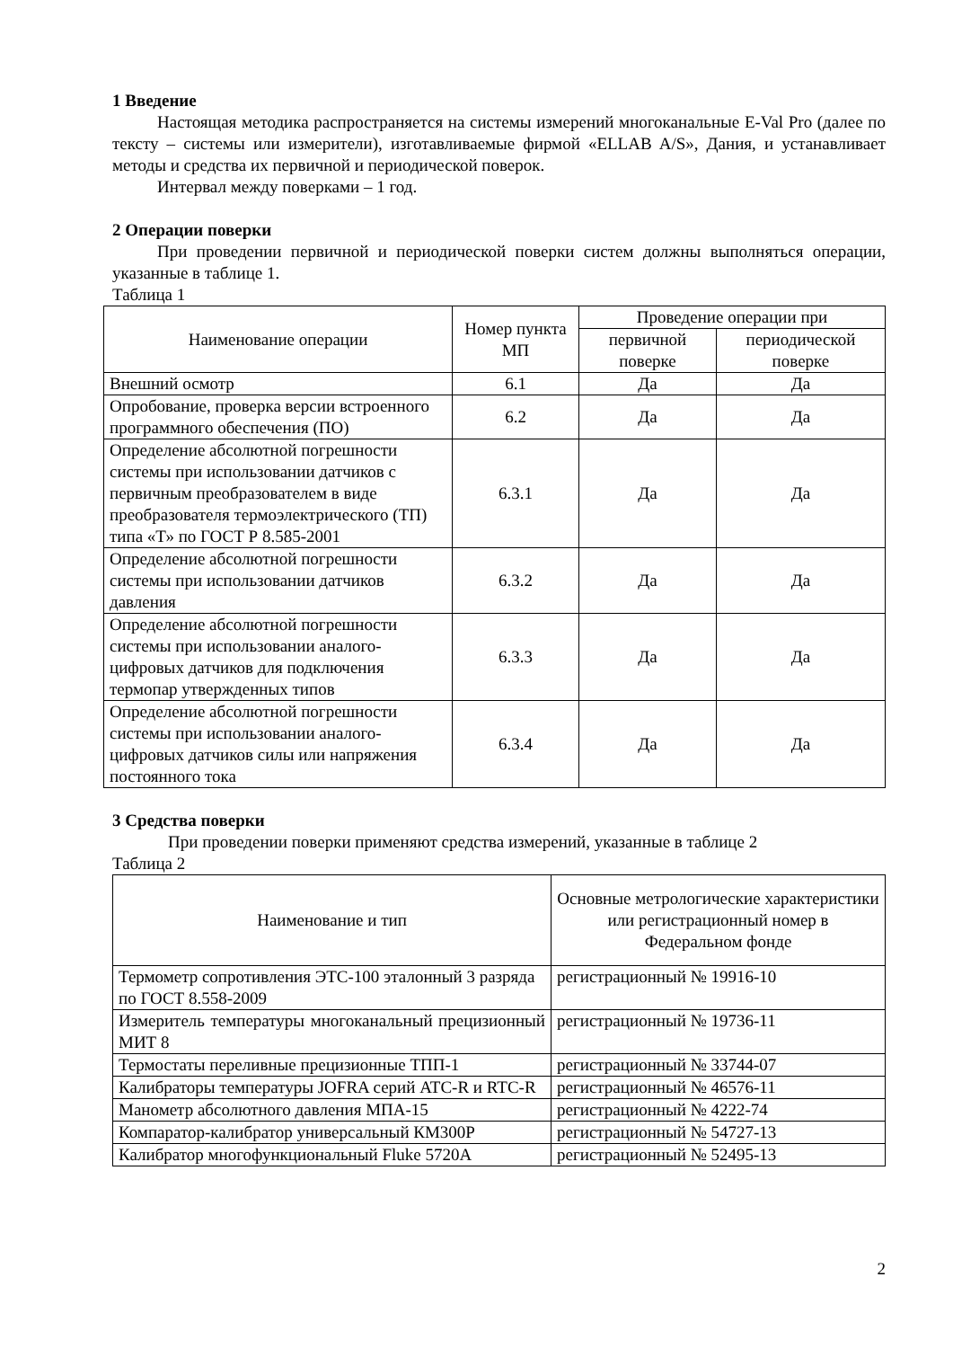1 Введение
Настоящая методика распространяется на системы измерений многоканальные E-Val Pro (далее по тексту – системы или измерители), изготавливаемые фирмой «ELLAB A/S», Дания, и устанавливает методы и средства их первичной и периодической поверок.
Интервал между поверками – 1 год.
2 Операции поверки
При проведении первичной и периодической поверки систем должны выполняться операции, указанные в таблице 1.
Таблица 1
| Наименование операции | Номер пункта МП | Проведение операции при | |
| --- | --- | --- | --- |
| | | первичной поверке | периодической поверке |
| Внешний осмотр | 6.1 | Да | Да |
| Опробование, проверка версии встроенного программного обеспечения (ПО) | 6.2 | Да | Да |
| Определение абсолютной погрешности системы при использовании датчиков с первичным преобразователем в виде преобразователя термоэлектрического (ТП) типа «Т» по ГОСТ Р 8.585-2001 | 6.3.1 | Да | Да |
| Определение абсолютной погрешности системы при использовании датчиков давления | 6.3.2 | Да | Да |
| Определение абсолютной погрешности системы при использовании аналого-цифровых датчиков для подключения термопар утвержденных типов | 6.3.3 | Да | Да |
| Определение абсолютной погрешности системы при использовании аналого-цифровых датчиков силы или напряжения постоянного тока | 6.3.4 | Да | Да |
3 Средства поверки
При проведении поверки применяют средства измерений, указанные в таблице 2
Таблица 2
| Наименование и тип | Основные метрологические характеристики или регистрационный номер в Федеральном фонде |
| --- | --- |
| Термометр сопротивления ЭТС-100 эталонный 3 разряда по ГОСТ 8.558-2009 | регистрационный № 19916-10 |
| Измеритель температуры многоканальный прецизионный МИТ 8 | регистрационный № 19736-11 |
| Термостаты переливные прецизионные ТПП-1 | регистрационный № 33744-07 |
| Калибраторы температуры JOFRA серий ATC-R и RTC-R | регистрационный № 46576-11 |
| Манометр абсолютного давления МПА-15 | регистрационный № 4222-74 |
| Компаратор-калибратор универсальный КМ300Р | регистрационный № 54727-13 |
| Калибратор многофункциональный Fluke 5720A | регистрационный № 52495-13 |
2